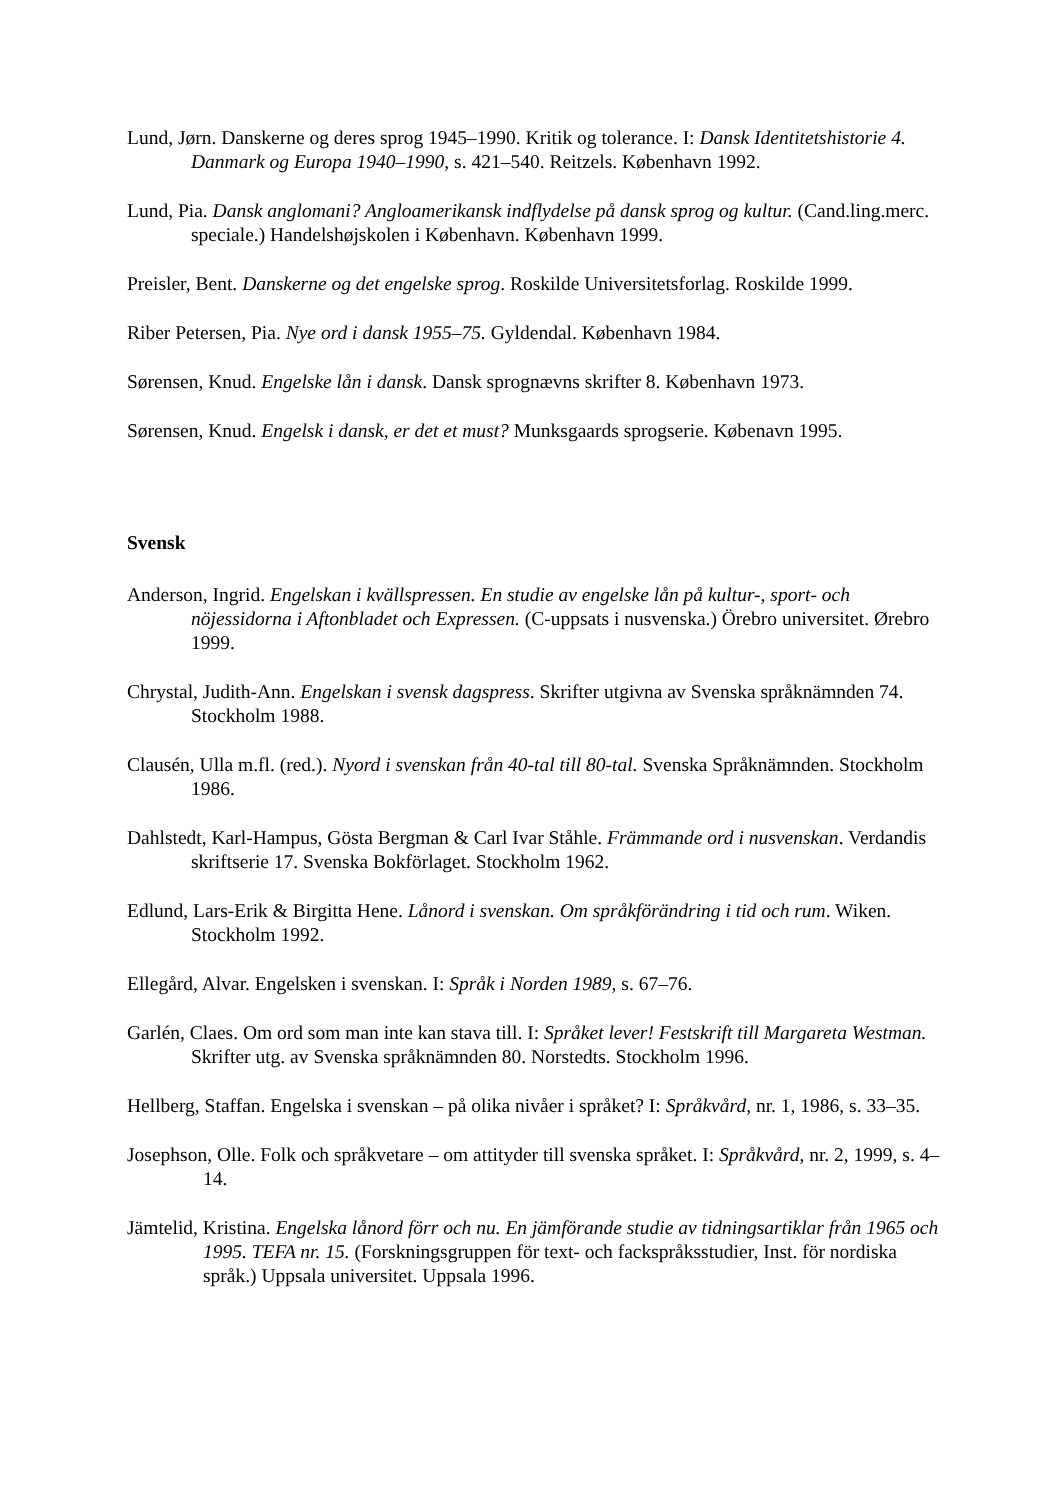Lund, Jørn. Danskerne og deres sprog 1945–1990. Kritik og tolerance. I: Dansk Identitetshistorie 4. Danmark og Europa 1940–1990, s. 421–540. Reitzels. København 1992.
Lund, Pia. Dansk anglomani? Angloamerikansk indflydelse på dansk sprog og kultur. (Cand.ling.merc. speciale.) Handelshøjskolen i København. København 1999.
Preisler, Bent. Danskerne og det engelske sprog. Roskilde Universitetsforlag. Roskilde 1999.
Riber Petersen, Pia. Nye ord i dansk 1955–75. Gyldendal. København 1984.
Sørensen, Knud. Engelske lån i dansk. Dansk sprognævns skrifter 8. København 1973.
Sørensen, Knud. Engelsk i dansk, er det et must? Munksgaards sprogserie. Købenavn 1995.
Svensk
Anderson, Ingrid. Engelskan i kvällspressen. En studie av engelske lån på kultur-, sport- och nöjessidorna i Aftonbladet och Expressen. (C-uppsats i nusvenska.) Örebro universitet. Ørebro 1999.
Chrystal, Judith-Ann. Engelskan i svensk dagspress. Skrifter utgivna av Svenska språknämnden 74. Stockholm 1988.
Clausén, Ulla m.fl. (red.). Nyord i svenskan från 40-tal till 80-tal. Svenska Språknämnden. Stockholm 1986.
Dahlstedt, Karl-Hampus, Gösta Bergman & Carl Ivar Ståhle. Främmande ord i nusvenskan. Verdandis skriftserie 17. Svenska Bokförlaget. Stockholm 1962.
Edlund, Lars-Erik & Birgitta Hene. Lånord i svenskan. Om språkförändring i tid och rum. Wiken. Stockholm 1992.
Ellegård, Alvar. Engelsken i svenskan. I: Språk i Norden 1989, s. 67–76.
Garlén, Claes. Om ord som man inte kan stava till. I: Språket lever! Festskrift till Margareta Westman. Skrifter utg. av Svenska språknämnden 80. Norstedts. Stockholm 1996.
Hellberg, Staffan. Engelska i svenskan – på olika nivåer i språket? I: Språkvård, nr. 1, 1986, s. 33–35.
Josephson, Olle. Folk och språkvetare – om attityder till svenska språket. I: Språkvård, nr. 2, 1999, s. 4–14.
Jämtelid, Kristina. Engelska lånord förr och nu. En jämförande studie av tidningsartiklar från 1965 och 1995. TEFA nr. 15. (Forskningsgruppen för text- och fackspråksstudier, Inst. för nordiska språk.) Uppsala universitet. Uppsala 1996.